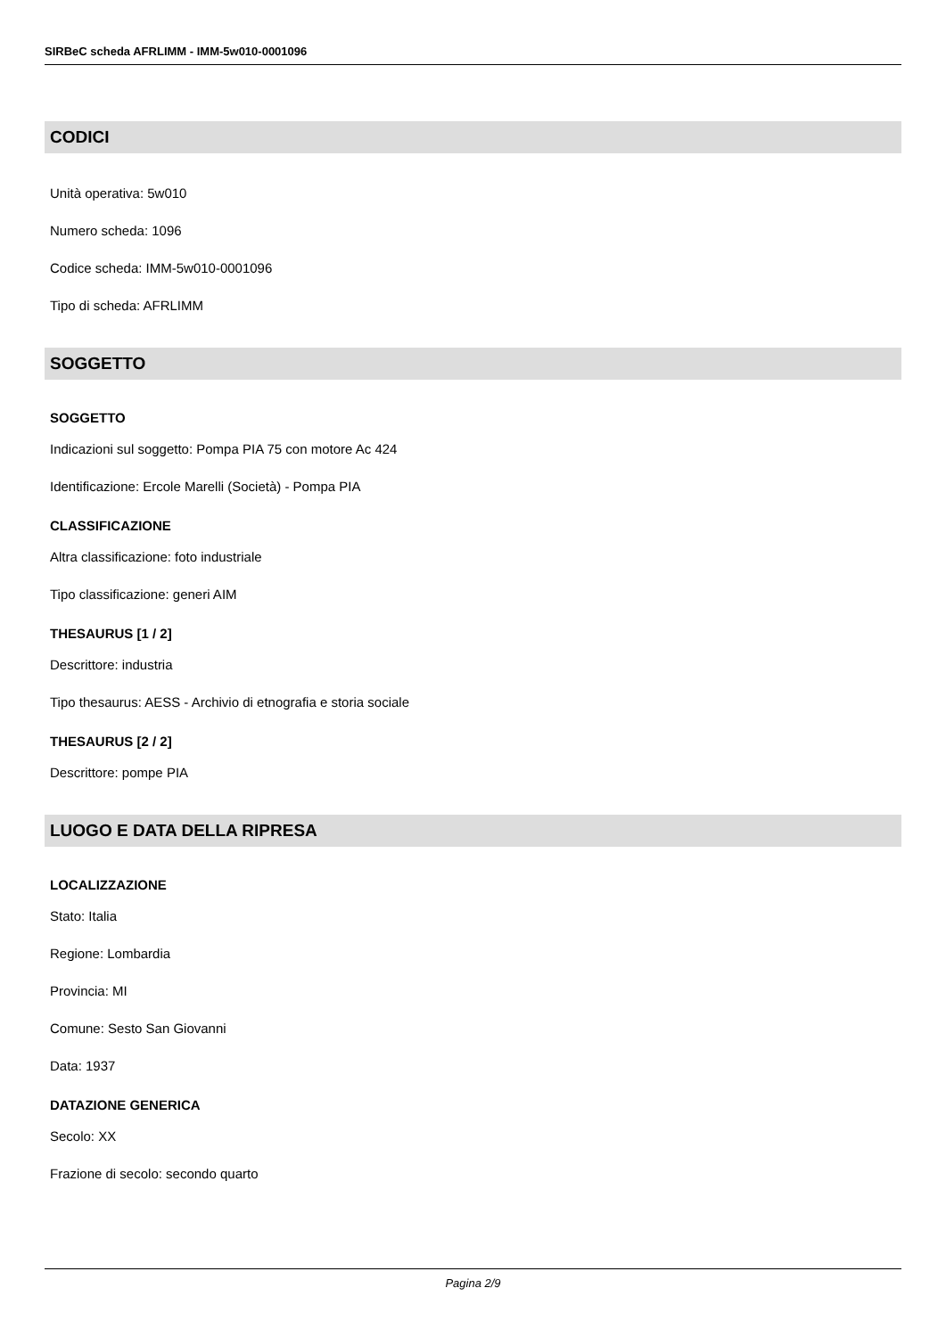SIRBeC scheda AFRLIMM - IMM-5w010-0001096
CODICI
Unità operativa: 5w010
Numero scheda: 1096
Codice scheda: IMM-5w010-0001096
Tipo di scheda: AFRLIMM
SOGGETTO
SOGGETTO
Indicazioni sul soggetto: Pompa PIA 75 con motore Ac 424
Identificazione: Ercole Marelli (Società) - Pompa PIA
CLASSIFICAZIONE
Altra classificazione: foto industriale
Tipo classificazione: generi AIM
THESAURUS [1 / 2]
Descrittore: industria
Tipo thesaurus: AESS - Archivio di etnografia e storia sociale
THESAURUS [2 / 2]
Descrittore: pompe PIA
LUOGO E DATA DELLA RIPRESA
LOCALIZZAZIONE
Stato: Italia
Regione: Lombardia
Provincia: MI
Comune: Sesto San Giovanni
Data: 1937
DATAZIONE GENERICA
Secolo: XX
Frazione di secolo: secondo quarto
Pagina 2/9